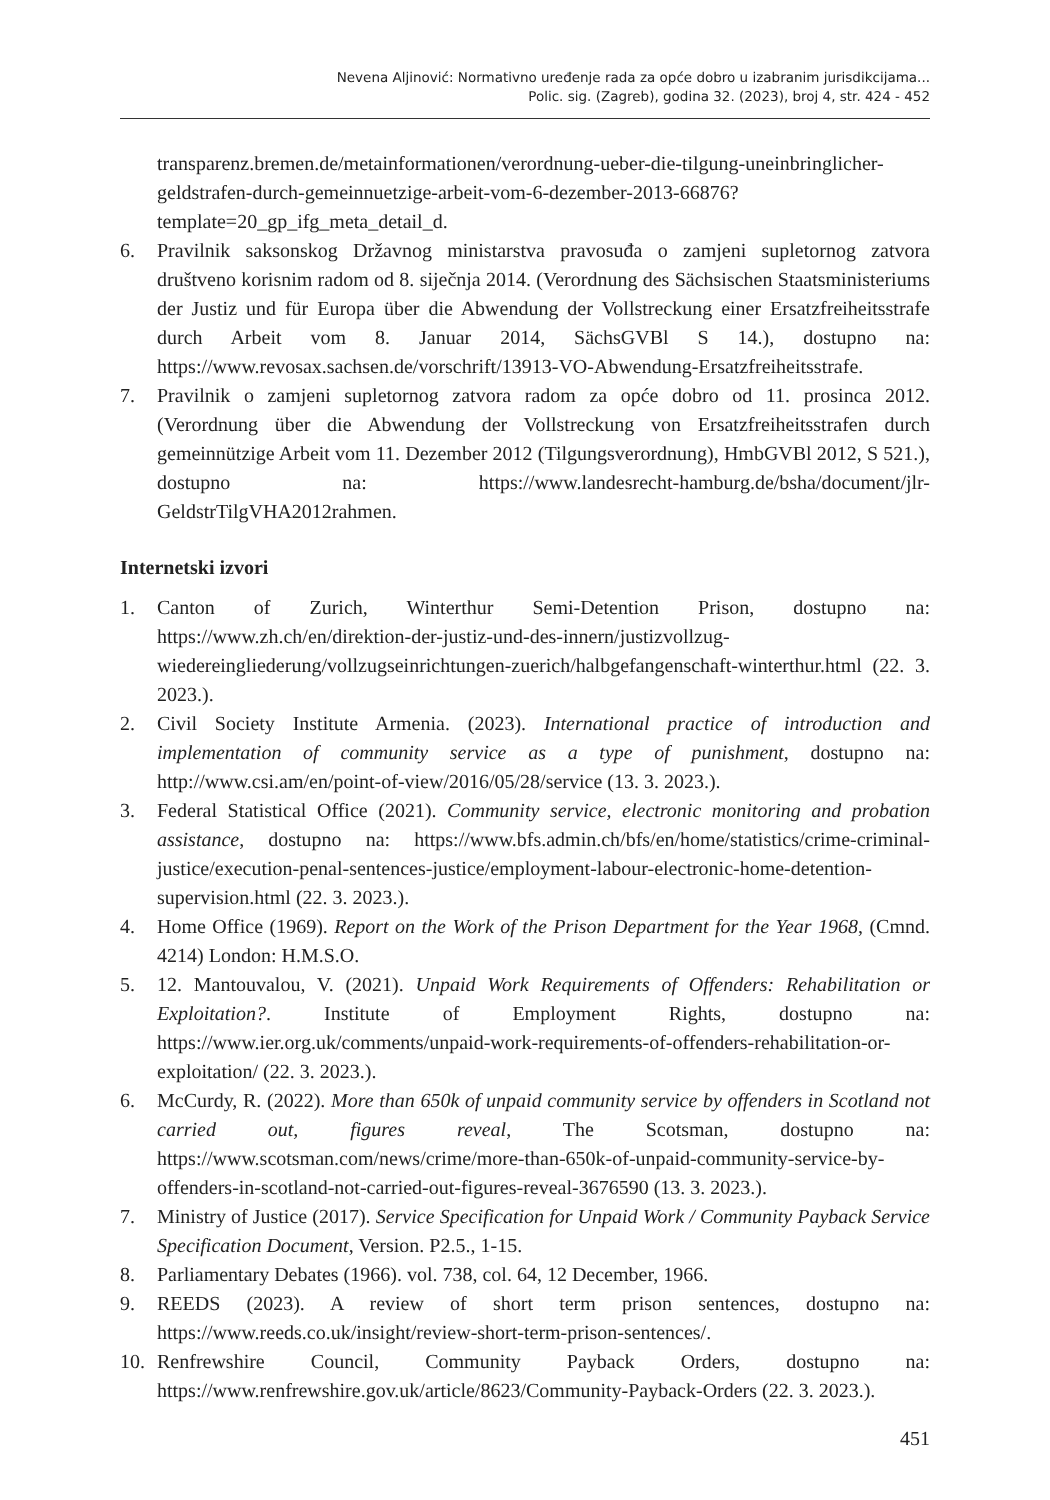Nevena Aljinović: Normativno uređenje rada za opće dobro u izabranim jurisdikcijama...
Polic. sig. (Zagreb), godina 32. (2023), broj 4, str. 424 - 452
transparenz.bremen.de/metainformationen/verordnung-ueber-die-tilgung-uneinbringlicher-geldstrafen-durch-gemeinnuetzige-arbeit-vom-6-dezember-2013-66876?template=20_gp_ifg_meta_detail_d.
6. Pravilnik saksonskog Državnog ministarstva pravosuđa o zamjeni supletornog zatvora društveno korisnim radom od 8. siječnja 2014. (Verordnung des Sächsischen Staatsministeriums der Justiz und für Europa über die Abwendung der Vollstreckung einer Ersatzfreiheitsstrafe durch Arbeit vom 8. Januar 2014, SächsGVBl S 14.), dostupno na: https://www.revosax.sachsen.de/vorschrift/13913-VO-Abwendung-Ersatzfreiheitsstrafe.
7. Pravilnik o zamjeni supletornog zatvora radom za opće dobro od 11. prosinca 2012. (Verordnung über die Abwendung der Vollstreckung von Ersatzfreiheitsstrafen durch gemeinnützige Arbeit vom 11. Dezember 2012 (Tilgungsverordnung), HmbGVBl 2012, S 521.), dostupno na: https://www.landesrecht-hamburg.de/bsha/document/jlr-GeldstrTilgVHA2012rahmen.
Internetski izvori
1. Canton of Zurich, Winterthur Semi-Detention Prison, dostupno na: https://www.zh.ch/en/direktion-der-justiz-und-des-innern/justizvollzug-wiedereingliederung/vollzugseinrichtungen-zuerich/halbgefangenschaft-winterthur.html (22. 3. 2023.).
2. Civil Society Institute Armenia. (2023). International practice of introduction and implementation of community service as a type of punishment, dostupno na: http://www.csi.am/en/point-of-view/2016/05/28/service (13. 3. 2023.).
3. Federal Statistical Office (2021). Community service, electronic monitoring and probation assistance, dostupno na: https://www.bfs.admin.ch/bfs/en/home/statistics/crime-criminal-justice/execution-penal-sentences-justice/employment-labour-electronic-home-detention-supervision.html (22. 3. 2023.).
4. Home Office (1969). Report on the Work of the Prison Department for the Year 1968, (Cmnd. 4214) London: H.M.S.O.
5. 12. Mantouvalou, V. (2021). Unpaid Work Requirements of Offenders: Rehabilitation or Exploitation?. Institute of Employment Rights, dostupno na: https://www.ier.org.uk/comments/unpaid-work-requirements-of-offenders-rehabilitation-or-exploitation/ (22. 3. 2023.).
6. McCurdy, R. (2022). More than 650k of unpaid community service by offenders in Scotland not carried out, figures reveal, The Scotsman, dostupno na: https://www.scotsman.com/news/crime/more-than-650k-of-unpaid-community-service-by-offenders-in-scotland-not-carried-out-figures-reveal-3676590 (13. 3. 2023.).
7. Ministry of Justice (2017). Service Specification for Unpaid Work / Community Payback Service Specification Document, Version. P2.5., 1-15.
8. Parliamentary Debates (1966). vol. 738, col. 64, 12 December, 1966.
9. REEDS (2023). A review of short term prison sentences, dostupno na: https://www.reeds.co.uk/insight/review-short-term-prison-sentences/.
10. Renfrewshire Council, Community Payback Orders, dostupno na: https://www.renfrewshire.gov.uk/article/8623/Community-Payback-Orders (22. 3. 2023.).
451